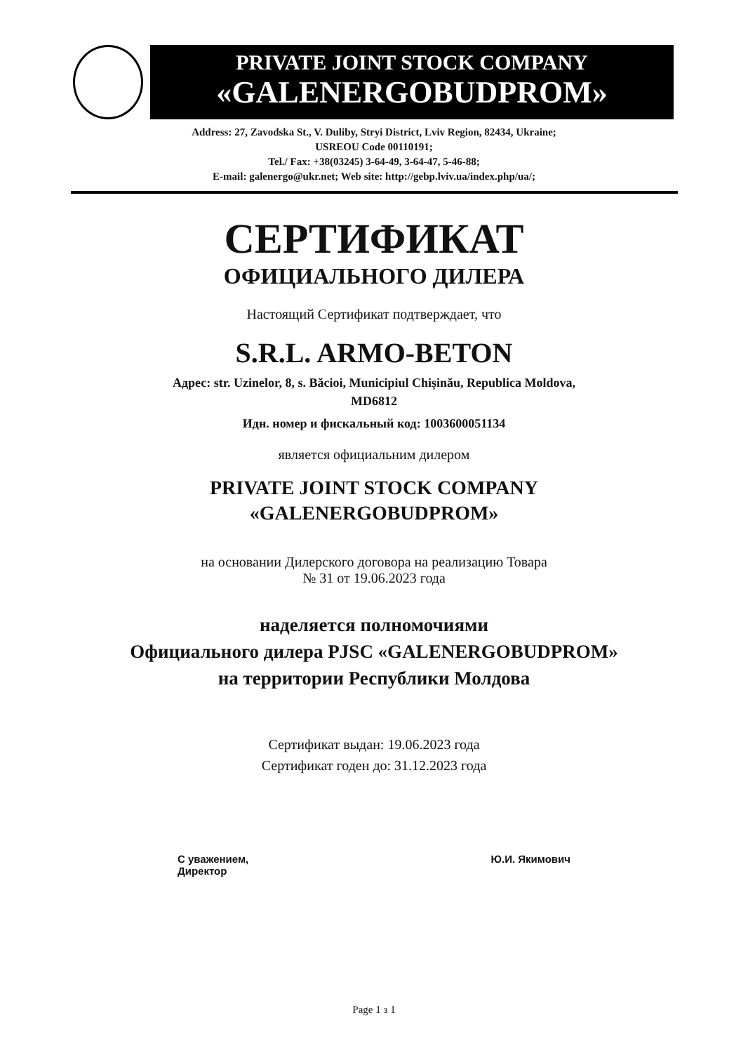PRIVATE JOINT STOCK COMPANY
«GALENERGOBUDPROM»
Address: 27, Zavodska St., V. Duliby, Stryi District, Lviv Region, 82434, Ukraine;
USREOU Code 00110191;
Tel./ Fax: +38(03245) 3-64-49, 3-64-47, 5-46-88;
E-mail: galenergo@ukr.net; Web site: http://gebp.lviv.ua/index.php/ua/;
СЕРТИФИКАТ
ОФИЦИАЛЬНОГО ДИЛЕРА
Настоящий Сертификат подтверждает, что
S.R.L. ARMO-BETON
Адрес: str. Uzinelor, 8, s. Băcioi, Municipiul Chișinău, Republica Moldova,
MD6812
Идн. номер и фискальный код: 1003600051134
является официальним дилером
PRIVATE JOINT STOCK COMPANY
«GALENERGOBUDPROM»
на основании Дилерского договора на реализацию Товара
№ 31 от 19.06.2023 года
наделяется полномочиями
Официального дилера PJSC «GALENERGOBUDPROM»
на территории Республики Молдова
Сертификат выдан: 19.06.2023 года
Сертификат годен до: 31.12.2023 года
С уважением,
Директор
Ю.И. Якимович
Page 1 з 1